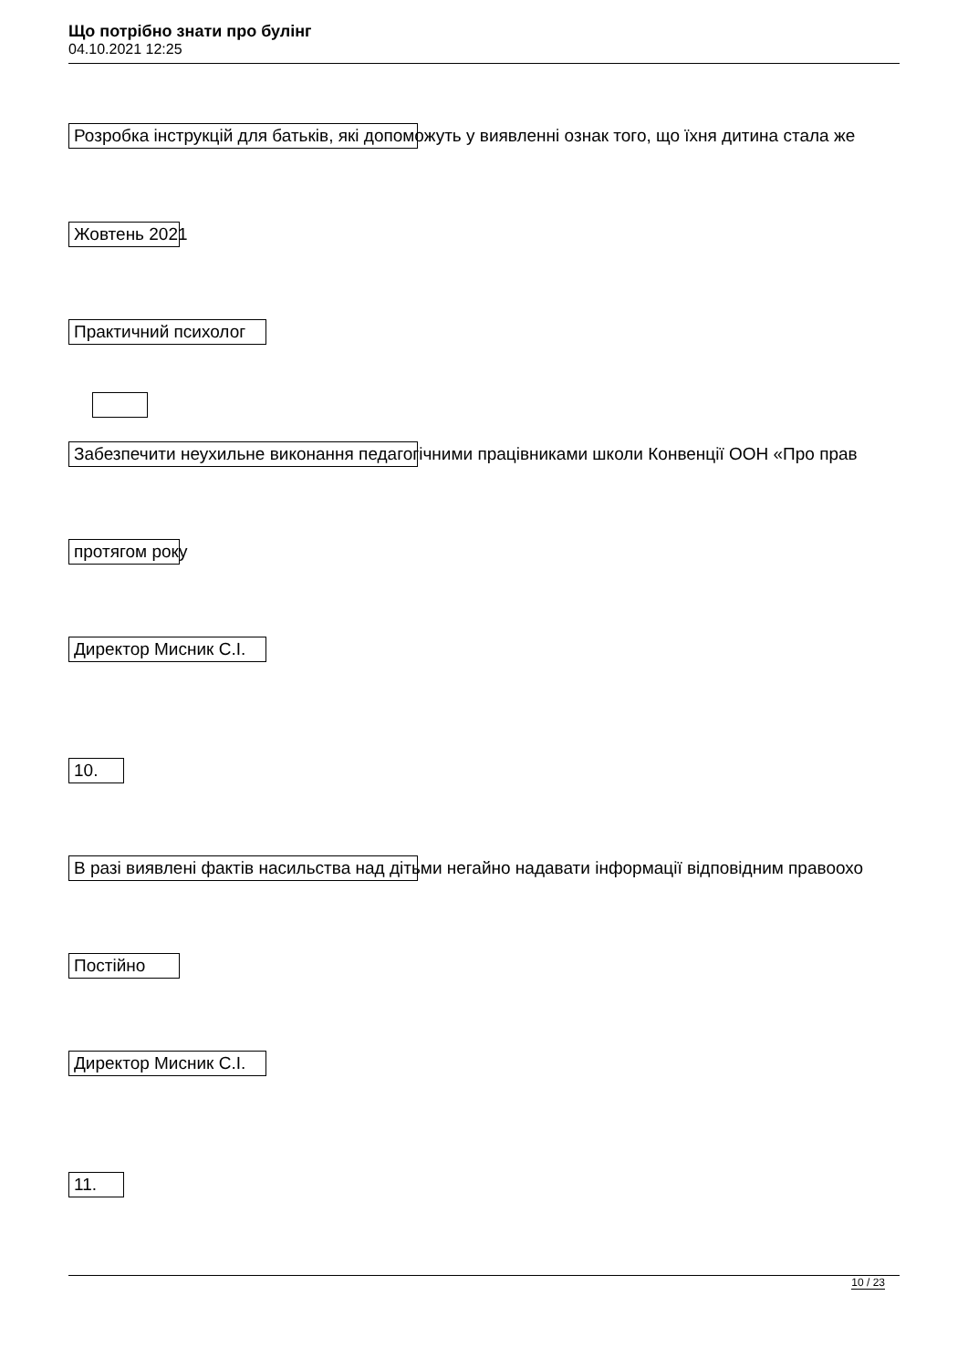Що потрібно знати про булінг
04.10.2021 12:25
Розробка інструкцій для батьків, які допоможуть у виявленні ознак того, що їхня дитина стала же
Жовтень 2021
Практичний психолог
Забезпечити неухильне виконання педагогічними працівниками школи Конвенції ООН «Про прав
протягом року
Директор Мисник С.І.
10.
В разі виявлені фактів насильства над дітьми негайно надавати інформації відповідним правоохо
Постійно
Директор Мисник С.І.
11.
10 / 23